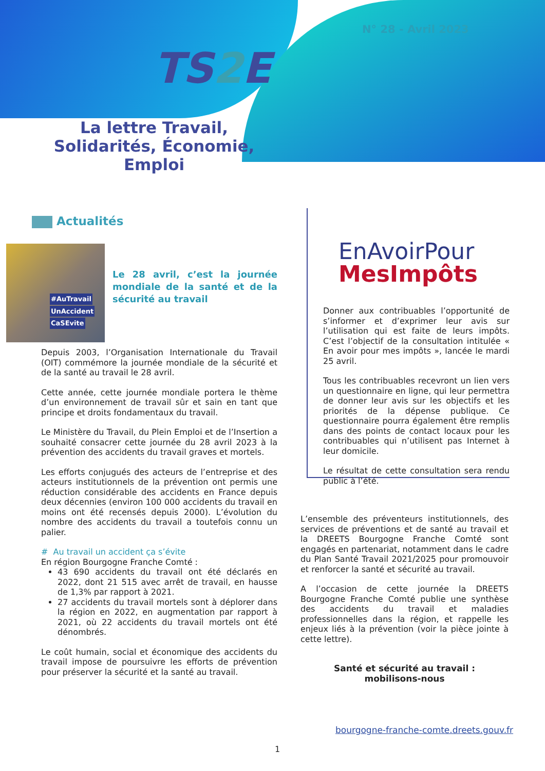N° 28 - Avril 2023
TS2 E
La lettre Travail, Solidarités, Économie, Emploi
Actualités
#AuTravail
UnAccident
CaSEvite
Le 28 avril, c’est la journée mondiale de la santé et de la sécurité au travail
Depuis 2003, l’Organisation Internationale du Travail (OIT) commémore la journée mondiale de la sécurité et de la santé au travail le 28 avril.
Cette année, cette journée mondiale portera le thème d’un environnement de travail sûr et sain en tant que principe et droits fondamentaux du travail.
Le Ministère du Travail, du Plein Emploi et de l’Insertion a souhaité consacrer cette journée du 28 avril 2023 à la prévention des accidents du travail graves et mortels.
Les efforts conjugués des acteurs de l’entreprise et des acteurs institutionnels de la prévention ont permis une réduction considérable des accidents en France depuis deux décennies (environ 100 000 accidents du travail en moins ont été recensés depuis 2000). L’évolution du nombre des accidents du travail a toutefois connu un palier.
# Au travail un accident ça s’évite
En région Bourgogne Franche Comté :
43 690 accidents du travail ont été déclarés en 2022, dont 21 515 avec arrêt de travail, en hausse de 1,3% par rapport à 2021.
27 accidents du travail mortels sont à déplorer dans la région en 2022, en augmentation par rapport à 2021, où 22 accidents du travail mortels ont été dénombrés.
Le coût humain, social et économique des accidents du travail impose de poursuivre les efforts de prévention pour préserver la sécurité et la santé au travail.
EnAvoirPour
MesImpôts
Donner aux contribuables l’opportunité de s’informer et d’exprimer leur avis sur l’utilisation qui est faite de leurs impôts. C’est l’objectif de la consultation intitulée « En avoir pour mes impôts », lancée le mardi 25 avril.
Tous les contribuables recevront un lien vers un questionnaire en ligne, qui leur permettra de donner leur avis sur les objectifs et les priorités de la dépense publique. Ce questionnaire pourra également être remplis dans des points de contact locaux pour les contribuables qui n’utilisent pas Internet à leur domicile.
Le résultat de cette consultation sera rendu public à l’été.
L’ensemble des préventeurs institutionnels, des services de préventions et de santé au travail et la DREETS Bourgogne Franche Comté sont engagés en partenariat, notamment dans le cadre du Plan Santé Travail 2021/2025 pour promouvoir et renforcer la santé et sécurité au travail.
A l’occasion de cette journée la DREETS Bourgogne Franche Comté publie une synthèse des accidents du travail et maladies professionnelles dans la région, et rappelle les enjeux liés à la prévention (voir la pièce jointe à cette lettre).
Santé et sécurité au travail :
mobilisons-nous
bourgogne-franche-comte.dreets.gouv.fr
1